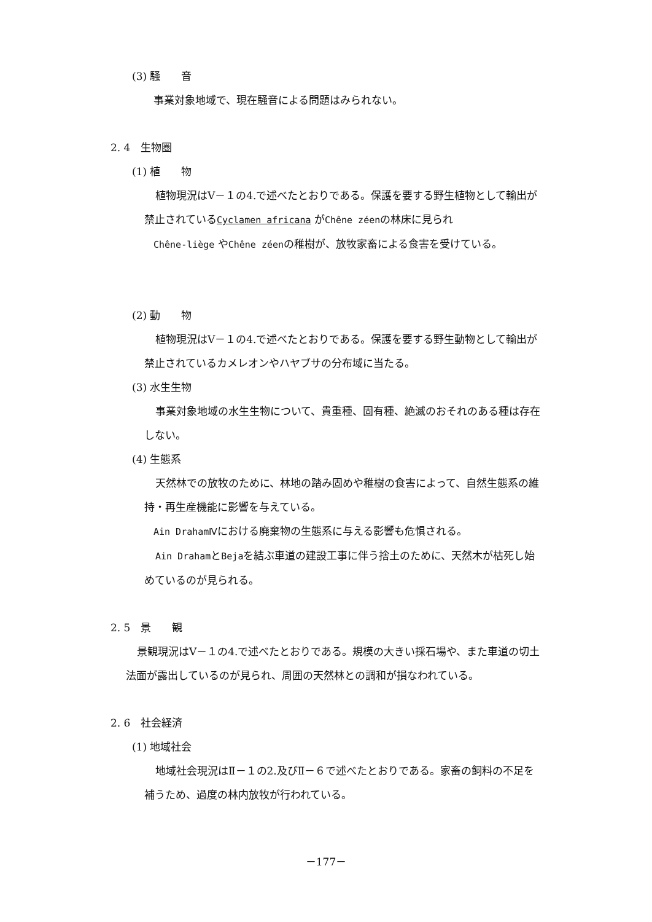(3) 騒　　音
事業対象地域で、現在騒音による問題はみられない。
2. 4　生物圏
(1) 植　　物
植物現況はⅤ－１の4.で述べたとおりである。保護を要する野生植物として輸出が禁止されているCyclamen africana がChêne zéenの林床に見られ
Chêne-liège やChêne zéenの稚樹が、放牧家畜による食害を受けている。
(2) 動　　物
植物現況はⅤ－１の4.で述べたとおりである。保護を要する野生動物として輸出が禁止されているカメレオンやハヤブサの分布域に当たる。
(3) 水生生物
事業対象地域の水生生物について、貴重種、固有種、絶滅のおそれのある種は存在しない。
(4) 生態系
天然林での放牧のために、林地の踏み固めや稚樹の食害によって、自然生態系の維持・再生産機能に影響を与えている。
Ain DrahamⅣにおける廃棄物の生態系に与える影響も危惧される。
Ain DrahamとBejaを結ぶ車道の建設工事に伴う捨土のために、天然木が枯死し始めているのが見られる。
2. 5　景　　観
景観現況はⅤ－１の4.で述べたとおりである。規模の大きい採石場や、また車道の切土法面が露出しているのが見られ、周囲の天然林との調和が損なわれている。
2. 6　社会経済
(1) 地域社会
地域社会現況はⅡ－１の2.及びⅡ－６で述べたとおりである。家畜の飼料の不足を補うため、過度の林内放牧が行われている。
－177－